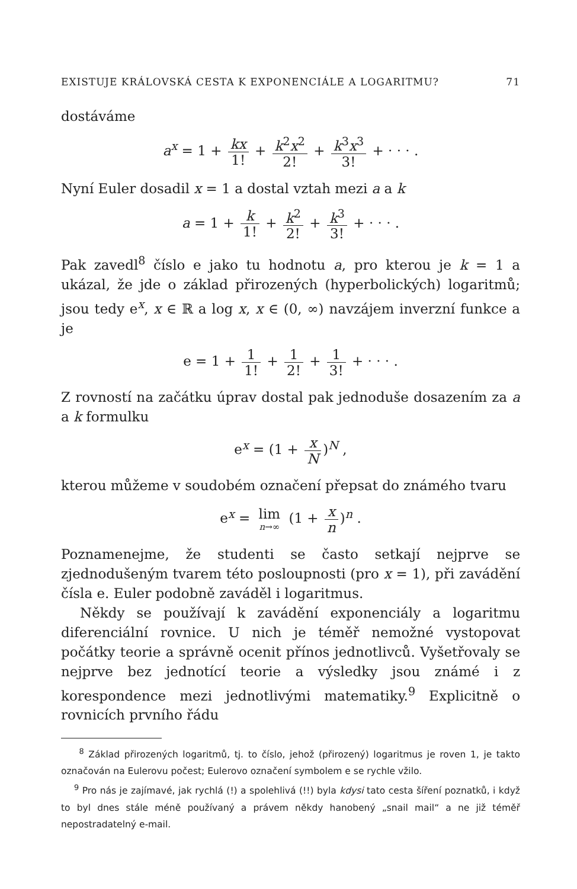EXISTUJE KRÁLOVSKÁ CESTA K EXPONENCIÁLE A LOGARITMU? 71
dostáváme
a<sup>x</sup> = 1 + kx 1! + k<sup>2</sup>x<sup>2</sup> 2! + k<sup>3</sup>x<sup>3</sup> 3! + · · · .
Nyní Euler dosadil x = 1 a dostal vztah mezi a a k
a = 1 + k 1! + k<sup>2</sup> 2! + k<sup>3</sup> 3! + · · · .
Pak zavedl<sup>8</sup> číslo e jako tu hodnotu a, pro kterou je k = 1 a ukázal, že jde o základ přirozených (hyperbolických) logaritmů; jsou tedy e<sup>x</sup>, x ∈ ℝ a log x, x ∈ (0, ∞) navzájem inverzní funkce a je
e = 1 + 1 1! + 1 2! + 1 3! + · · · .
Z rovností na začátku úprav dostal pak jednoduše dosazením za a a k formulku
e<sup>x</sup> = (1 + x N)<sup>N</sup> ,
kterou můžeme v soudobém označení přepsat do známého tvaru
e<sup>x</sup> = lim n→∞ (1 + x n)<sup>n</sup> .
Poznamenejme, že studenti se často setkají nejprve se zjednodušeným tvarem této posloupnosti (pro x = 1), při zavádění čísla e. Euler podobně zaváděl i logaritmus.
Někdy se používají k zavádění exponenciály a logaritmu diferenciální rovnice. U nich je téměř nemožné vystopovat počátky teorie a správně ocenit přínos jednotlivců. Vyšetřovaly se nejprve bez jednotící teorie a výsledky jsou známé i z korespondence mezi jednotlivými matematiky.<sup>9</sup> Explicitně o rovnicích prvního řádu
<sup>8</sup> Základ přirozených logaritmů, tj. to číslo, jehož (přirozený) logaritmus je roven 1, je takto označován na Eulerovu počest; Eulerovo označení symbolem e se rychle vžilo.
<sup>9</sup> Pro nás je zajímavé, jak rychlá (!) a spolehlivá (!!) byla kdysi tato cesta šíření poznatků, i když to byl dnes stále méně používaný a právem někdy hanobený „snail mail“ a ne již téměř nepostradatelný e-mail.